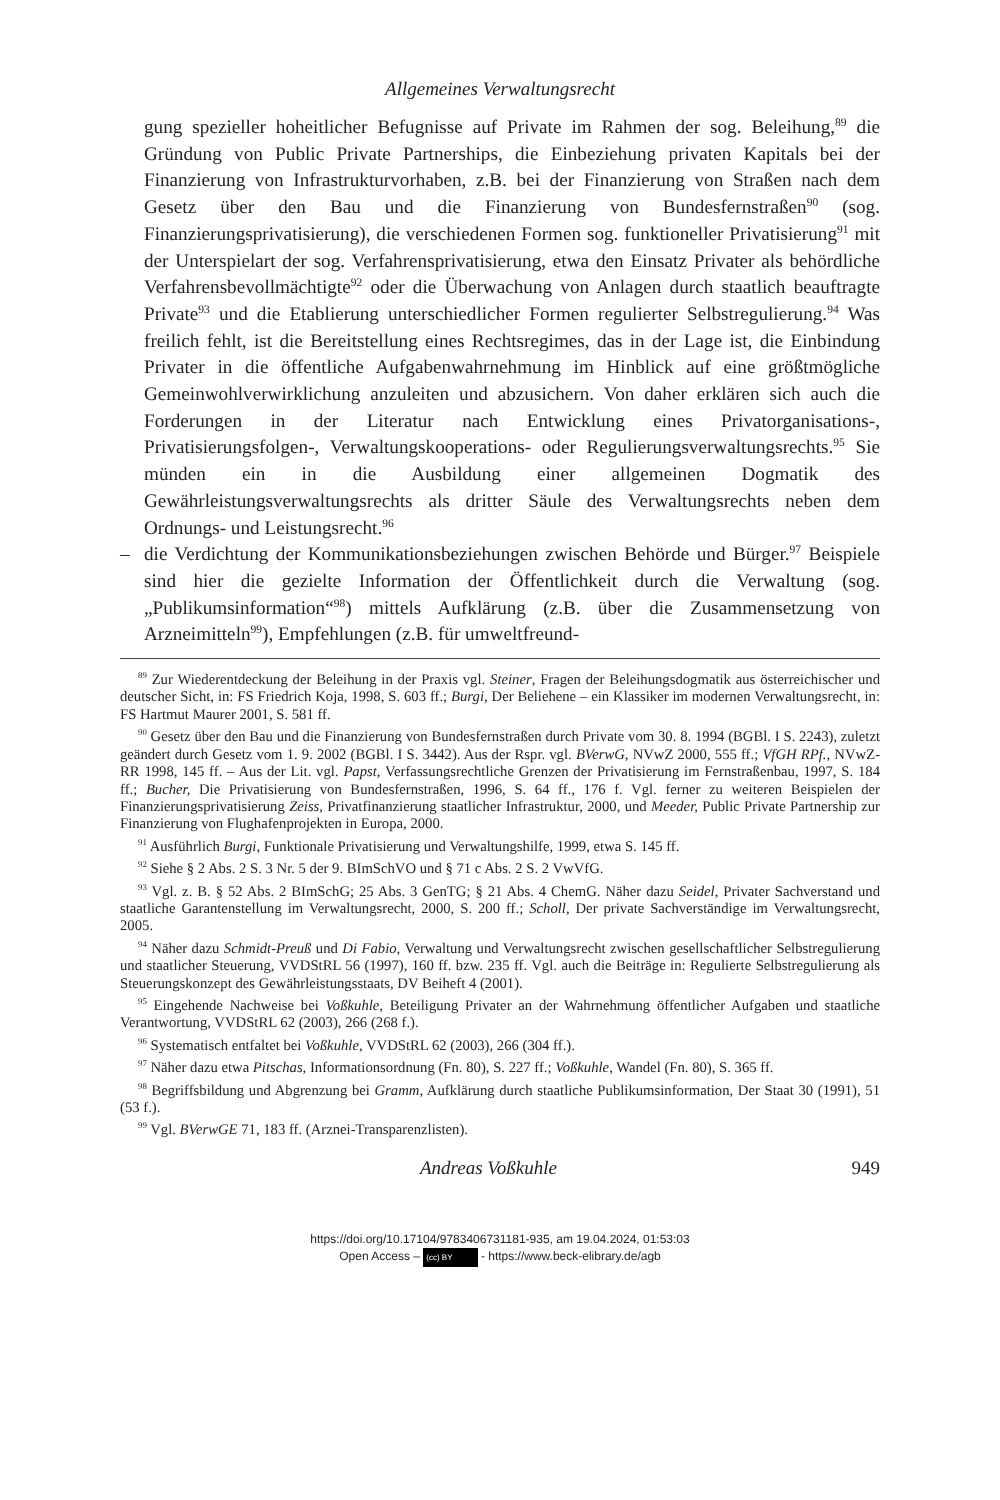Allgemeines Verwaltungsrecht
gung spezieller hoheitlicher Befugnisse auf Private im Rahmen der sog. Beleihung,<sup>89</sup> die Gründung von Public Private Partnerships, die Einbeziehung privaten Kapitals bei der Finanzierung von Infrastrukturvorhaben, z.B. bei der Finanzierung von Straßen nach dem Gesetz über den Bau und die Finanzierung von Bundesfernstraßen<sup>90</sup> (sog. Finanzierungsprivatisierung), die verschiedenen Formen sog. funktioneller Privatisierung<sup>91</sup> mit der Unterspielart der sog. Verfahrensprivatisierung, etwa den Einsatz Privater als behördliche Verfahrensbevollmächtigte<sup>92</sup> oder die Überwachung von Anlagen durch staatlich beauftragte Private<sup>93</sup> und die Etablierung unterschiedlicher Formen regulierter Selbstregulierung.<sup>94</sup> Was freilich fehlt, ist die Bereitstellung eines Rechtsregimes, das in der Lage ist, die Einbindung Privater in die öffentliche Aufgabenwahrnehmung im Hinblick auf eine größtmögliche Gemeinwohlverwirklichung anzuleiten und abzusichern. Von daher erklären sich auch die Forderungen in der Literatur nach Entwicklung eines Privatorganisations-, Privatisierungsfolgen-, Verwaltungskooperations- oder Regulierungsverwaltungsrechts.<sup>95</sup> Sie münden ein in die Ausbildung einer allgemeinen Dogmatik des Gewährleistungsverwaltungsrechts als dritter Säule des Verwaltungsrechts neben dem Ordnungs- und Leistungsrecht.<sup>96</sup>
– die Verdichtung der Kommunikationsbeziehungen zwischen Behörde und Bürger.<sup>97</sup> Beispiele sind hier die gezielte Information der Öffentlichkeit durch die Verwaltung (sog. „Publikumsinformation“<sup>98</sup>) mittels Aufklärung (z.B. über die Zusammensetzung von Arzneimitteln<sup>99</sup>), Empfehlungen (z.B. für umweltfreund-
<sup>89</sup> Zur Wiederentdeckung der Beleihung in der Praxis vgl. Steiner, Fragen der Beleihungsdogmatik aus österreichischer und deutscher Sicht, in: FS Friedrich Koja, 1998, S. 603 ff.; Burgi, Der Beliehene – ein Klassiker im modernen Verwaltungsrecht, in: FS Hartmut Maurer 2001, S. 581 ff.
<sup>90</sup> Gesetz über den Bau und die Finanzierung von Bundesfernstraßen durch Private vom 30. 8. 1994 (BGBl. I S. 2243), zuletzt geändert durch Gesetz vom 1. 9. 2002 (BGBl. I S. 3442). Aus der Rspr. vgl. BVerwG, NVwZ 2000, 555 ff.; VfGH RPf., NVwZ-RR 1998, 145 ff. – Aus der Lit. vgl. Papst, Verfassungsrechtliche Grenzen der Privatisierung im Fernstraßenbau, 1997, S. 184 ff.; Bucher, Die Privatisierung von Bundesfernstraßen, 1996, S. 64 ff., 176 f. Vgl. ferner zu weiteren Beispielen der Finanzierungsprivatisierung Zeiss, Privatfinanzierung staatlicher Infrastruktur, 2000, und Meeder, Public Private Partnership zur Finanzierung von Flughafenprojekten in Europa, 2000.
<sup>91</sup> Ausführlich Burgi, Funktionale Privatisierung und Verwaltungshilfe, 1999, etwa S. 145 ff.
<sup>92</sup> Siehe § 2 Abs. 2 S. 3 Nr. 5 der 9. BImSchVO und § 71 c Abs. 2 S. 2 VwVfG.
<sup>93</sup> Vgl. z. B. § 52 Abs. 2 BImSchG; 25 Abs. 3 GenTG; § 21 Abs. 4 ChemG. Näher dazu Seidel, Privater Sachverstand und staatliche Garantenstellung im Verwaltungsrecht, 2000, S. 200 ff.; Scholl, Der private Sachverständige im Verwaltungsrecht, 2005.
<sup>94</sup> Näher dazu Schmidt-Preuß und Di Fabio, Verwaltung und Verwaltungsrecht zwischen gesellschaftlicher Selbstregulierung und staatlicher Steuerung, VVDStRL 56 (1997), 160 ff. bzw. 235 ff. Vgl. auch die Beiträge in: Regulierte Selbstregulierung als Steuerungskonzept des Gewährleistungsstaats, DV Beiheft 4 (2001).
<sup>95</sup> Eingehende Nachweise bei Voßkuhle, Beteiligung Privater an der Wahrnehmung öffentlicher Aufgaben und staatliche Verantwortung, VVDStRL 62 (2003), 266 (268 f.).
<sup>96</sup> Systematisch entfaltet bei Voßkuhle, VVDStRL 62 (2003), 266 (304 ff.).
<sup>97</sup> Näher dazu etwa Pitschas, Informationsordnung (Fn. 80), S. 227 ff.; Voßkuhle, Wandel (Fn. 80), S. 365 ff.
<sup>98</sup> Begriffsbildung und Abgrenzung bei Gramm, Aufklärung durch staatliche Publikumsinformation, Der Staat 30 (1991), 51 (53 f.).
<sup>99</sup> Vgl. BVerwGE 71, 183 ff. (Arznei-Transparenzlisten).
Andreas Voßkuhle 949
https://doi.org/10.17104/9783406731181-935, am 19.04.2024, 01:53:03
Open Access – (cc) BY - https://www.beck-elibrary.de/agb